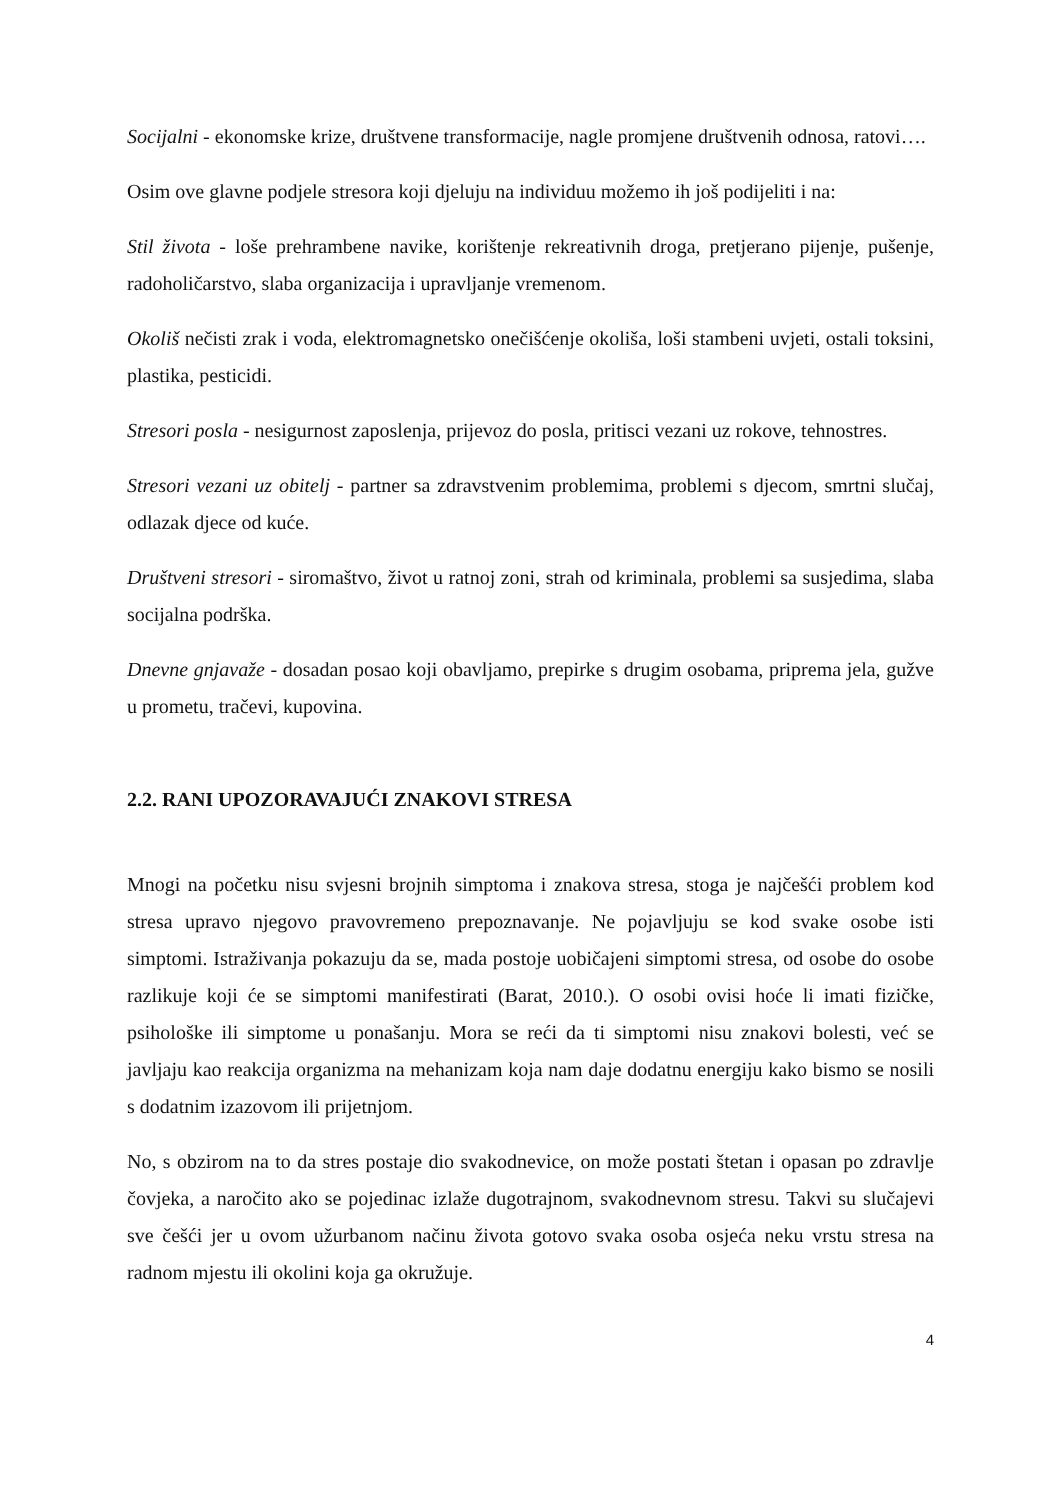Socijalni - ekonomske krize, društvene transformacije, nagle promjene društvenih odnosa, ratovi….
Osim ove glavne podjele stresora koji djeluju na individuu možemo ih još podijeliti i na:
Stil života - loše prehrambene navike, korištenje rekreativnih droga, pretjerano pijenje, pušenje, radoholičarstvo, slaba organizacija i upravljanje vremenom.
Okoliš nečisti zrak i voda, elektromagnetsko onečišćenje okoliša, loši stambeni uvjeti, ostali toksini, plastika, pesticidi.
Stresori posla - nesigurnost zaposlenja, prijevoz do posla, pritisci vezani uz rokove, tehnostres.
Stresori vezani uz obitelj - partner sa zdravstvenim problemima, problemi s djecom, smrtni slučaj, odlazak djece od kuće.
Društveni stresori - siromaštvo, život u ratnoj zoni, strah od kriminala, problemi sa susjedima, slaba socijalna podrška.
Dnevne gnjavaže - dosadan posao koji obavljamo, prepirke s drugim osobama, priprema jela, gužve u prometu, tračevi, kupovina.
2.2. RANI UPOZORAVAJUĆI ZNAKOVI STRESA
Mnogi na početku nisu svjesni brojnih simptoma i znakova stresa, stoga je najčešći problem kod stresa upravo njegovo pravovremeno prepoznavanje. Ne pojavljuju se kod svake osobe isti simptomi. Istraživanja pokazuju da se, mada postoje uobičajeni simptomi stresa, od osobe do osobe razlikuje koji će se simptomi manifestirati (Barat, 2010.). O osobi ovisi hoće li imati fizičke, psihološke ili simptome u ponašanju. Mora se reći da ti simptomi nisu znakovi bolesti, već se javljaju kao reakcija organizma na mehanizam koja nam daje dodatnu energiju kako bismo se nosili s dodatnim izazovom ili prijetnjom.
No, s obzirom na to da stres postaje dio svakodnevice, on može postati štetan i opasan po zdravlje čovjeka, a naročito ako se pojedinac izlaže dugotrajnom, svakodnevnom stresu. Takvi su slučajevi sve češći jer u ovom užurbanom načinu života gotovo svaka osoba osjeća neku vrstu stresa na radnom mjestu ili okolini koja ga okružuje.
4